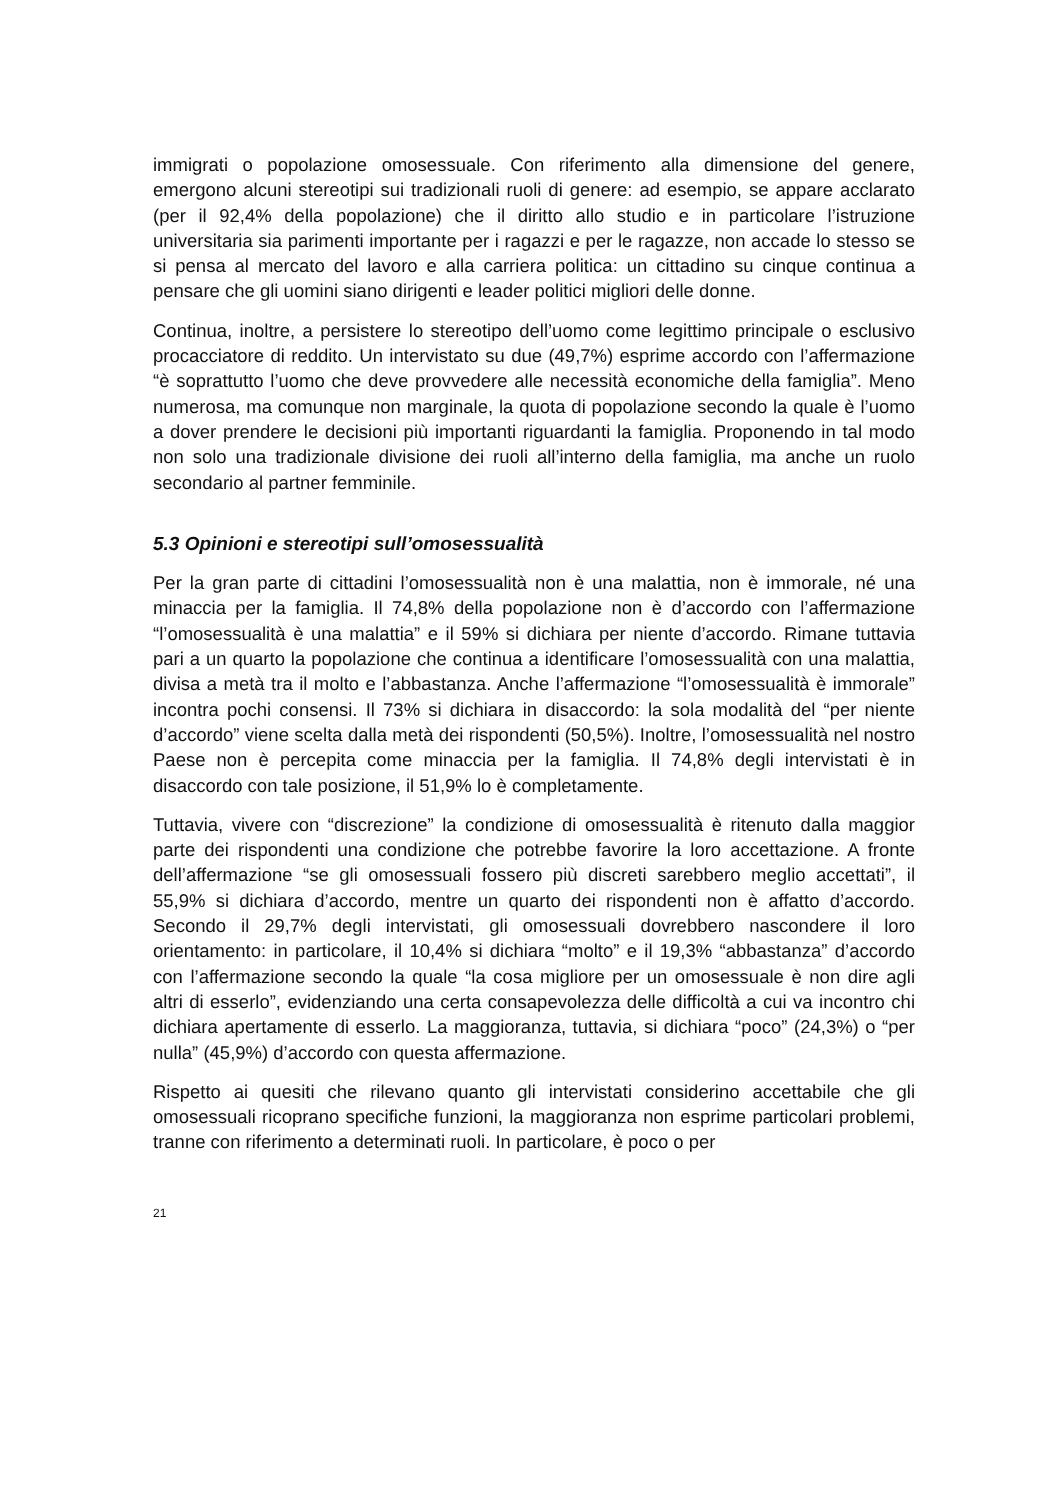immigrati o popolazione omosessuale. Con riferimento alla dimensione del genere, emergono alcuni stereotipi sui tradizionali ruoli di genere: ad esempio, se appare acclarato (per il 92,4% della popolazione) che il diritto allo studio e in particolare l’istruzione universitaria sia parimenti importante per i ragazzi e per le ragazze, non accade lo stesso se si pensa al mercato del lavoro e alla carriera politica: un cittadino su cinque continua a pensare che gli uomini siano dirigenti e leader politici migliori delle donne.
Continua, inoltre, a persistere lo stereotipo dell’uomo come legittimo principale o esclusivo procacciatore di reddito. Un intervistato su due (49,7%) esprime accordo con l’affermazione “è soprattutto l’uomo che deve provvedere alle necessità economiche della famiglia”. Meno numerosa, ma comunque non marginale, la quota di popolazione secondo la quale è l’uomo a dover prendere le decisioni più importanti riguardanti la famiglia. Proponendo in tal modo non solo una tradizionale divisione dei ruoli all’interno della famiglia, ma anche un ruolo secondario al partner femminile.
5.3 Opinioni e stereotipi sull’omosessualità
Per la gran parte di cittadini l’omosessualità non è una malattia, non è immorale, né una minaccia per la famiglia. Il 74,8% della popolazione non è d’accordo con l’affermazione “l’omosessualità è una malattia” e il 59% si dichiara per niente d’accordo. Rimane tuttavia pari a un quarto la popolazione che continua a identificare l’omosessualità con una malattia, divisa a metà tra il molto e l’abbastanza. Anche l’affermazione “l’omosessualità è immorale” incontra pochi consensi. Il 73% si dichiara in disaccordo: la sola modalità del “per niente d’accordo” viene scelta dalla metà dei rispondenti (50,5%). Inoltre, l’omosessualità nel nostro Paese non è percepita come minaccia per la famiglia. Il 74,8% degli intervistati è in disaccordo con tale posizione, il 51,9% lo è completamente.
Tuttavia, vivere con “discrezione” la condizione di omosessualità è ritenuto dalla maggior parte dei rispondenti una condizione che potrebbe favorire la loro accettazione. A fronte dell’affermazione “se gli omosessuali fossero più discreti sarebbero meglio accettati”, il 55,9% si dichiara d’accordo, mentre un quarto dei rispondenti non è affatto d’accordo. Secondo il 29,7% degli intervistati, gli omosessuali dovrebbero nascondere il loro orientamento: in particolare, il 10,4% si dichiara “molto” e il 19,3% “abbastanza” d’accordo con l’affermazione secondo la quale “la cosa migliore per un omosessuale è non dire agli altri di esserlo”, evidenziando una certa consapevolezza delle difficoltà a cui va incontro chi dichiara apertamente di esserlo. La maggioranza, tuttavia, si dichiara “poco” (24,3%) o “per nulla” (45,9%) d’accordo con questa affermazione.
Rispetto ai quesiti che rilevano quanto gli intervistati considerino accettabile che gli omosessuali ricoprano specifiche funzioni, la maggioranza non esprime particolari problemi, tranne con riferimento a determinati ruoli. In particolare, è poco o per
21